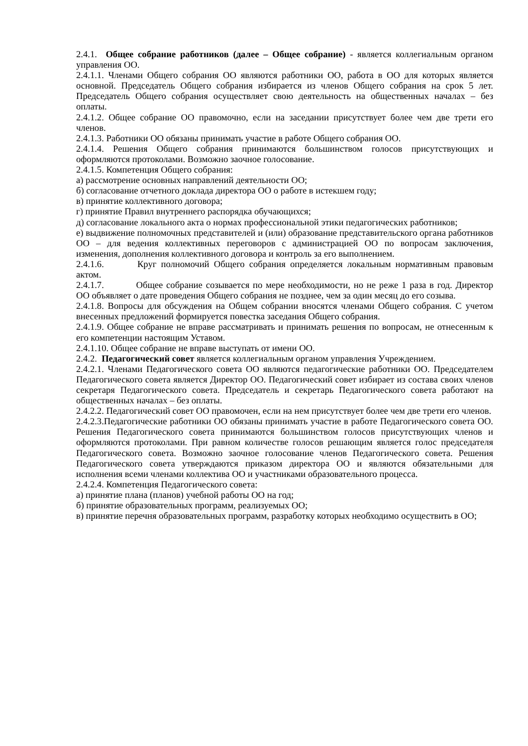2.4.1. Общее собрание работников (далее – Общее собрание) - является коллегиальным органом управления ОО.
2.4.1.1. Членами Общего собрания ОО являются работники ОО, работа в ОО для которых является основной. Председатель Общего собрания избирается из членов Общего собрания на срок 5 лет. Председатель Общего собрания осуществляет свою деятельность на общественных началах – без оплаты.
2.4.1.2. Общее собрание ОО правомочно, если на заседании присутствует более чем две трети его членов.
2.4.1.3. Работники ОО обязаны принимать участие в работе Общего собрания ОО.
2.4.1.4. Решения Общего собрания принимаются большинством голосов присутствующих и оформляются протоколами. Возможно заочное голосование.
2.4.1.5. Компетенция Общего собрания:
а) рассмотрение основных направлений деятельности ОО;
б) согласование отчетного доклада директора ОО о работе в истекшем году;
в) принятие коллективного договора;
г) принятие Правил внутреннего распорядка обучающихся;
д) согласование локального акта о нормах профессиональной этики педагогических работников;
е) выдвижение полномочных представителей и (или) образование представительского органа работников ОО – для ведения коллективных переговоров с администрацией ОО по вопросам заключения, изменения, дополнения коллективного договора и контроль за его выполнением.
2.4.1.6. Круг полномочий Общего собрания определяется локальным нормативным правовым актом.
2.4.1.7. Общее собрание созывается по мере необходимости, но не реже 1 раза в год. Директор ОО объявляет о дате проведения Общего собрания не позднее, чем за один месяц до его созыва.
2.4.1.8. Вопросы для обсуждения на Общем собрании вносятся членами Общего собрания. С учетом внесенных предложений формируется повестка заседания Общего собрания.
2.4.1.9. Общее собрание не вправе рассматривать и принимать решения по вопросам, не отнесенным к его компетенции настоящим Уставом.
2.4.1.10. Общее собрание не вправе выступать от имени ОО.
2.4.2. Педагогический совет является коллегиальным органом управления Учреждением.
2.4.2.1. Членами Педагогического совета ОО являются педагогические работники ОО. Председателем Педагогического совета является Директор ОО. Педагогический совет избирает из состава своих членов секретаря Педагогического совета. Председатель и секретарь Педагогического совета работают на общественных началах – без оплаты.
2.4.2.2. Педагогический совет ОО правомочен, если на нем присутствует более чем две трети его членов.
2.4.2.3.Педагогические работники ОО обязаны принимать участие в работе Педагогического совета ОО. Решения Педагогического совета принимаются большинством голосов присутствующих членов и оформляются протоколами. При равном количестве голосов решающим является голос председателя Педагогического совета. Возможно заочное голосование членов Педагогического совета. Решения Педагогического совета утверждаются приказом директора ОО и являются обязательными для исполнения всеми членами коллектива ОО и участниками образовательного процесса.
2.4.2.4. Компетенция Педагогического совета:
а) принятие плана (планов) учебной работы ОО на год;
б) принятие образовательных программ, реализуемых ОО;
в) принятие перечня образовательных программ, разработку которых необходимо осуществить в ОО;